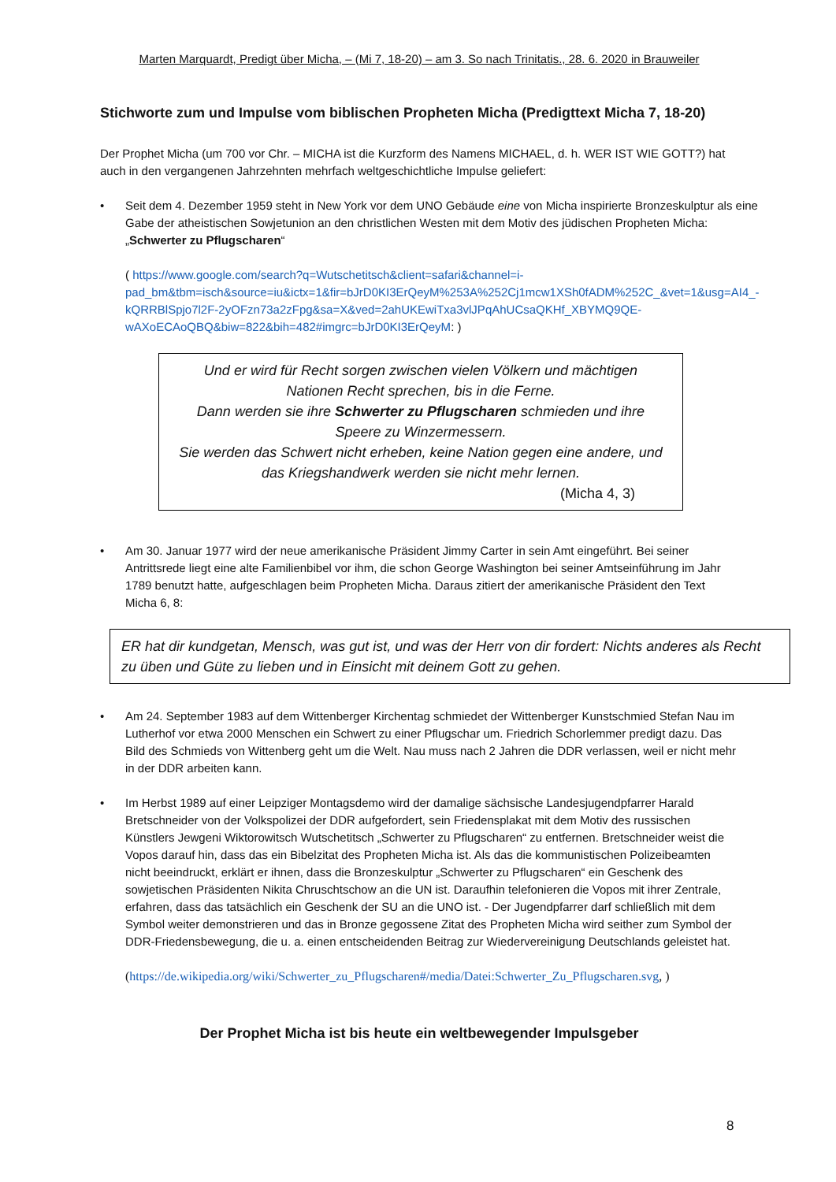Marten Marquardt, Predigt über Micha, – (Mi 7, 18-20) – am 3. So nach Trinitatis., 28. 6. 2020 in Brauweiler
Stichworte zum und Impulse vom biblischen Propheten Micha (Predigttext Micha 7, 18-20)
Der Prophet Micha (um 700 vor Chr. – MICHA ist die Kurzform des Namens MICHAEL, d. h. WER IST WIE GOTT?) hat auch in den vergangenen Jahrzehnten mehrfach weltgeschichtliche Impulse geliefert:
• Seit dem 4. Dezember 1959 steht in New York vor dem UNO Gebäude eine von Micha inspirierte Bronzeskulptur als eine Gabe der atheistischen Sowjetunion an den christlichen Westen mit dem Motiv des jüdischen Propheten Micha: „Schwerter zu Pflugscharen“
( https://www.google.com/search?q=Wutschetitsch&client=safari&channel=i-pad_bm&tbm=isch&source=iu&ictx=1&fir=bJrD0KI3ErQeyM%253A%252Cj1mcw1XSh0fADM%252C_&vet=1&usg=AI4_-kQRRBlSpjo7l2F-2yOFzn73a2zFpg&sa=X&ved=2ahUKEwiTxa3vlJPqAhUCsaQKHf_XBYMQ9QE-wAXoECAoQBQ&biw=822&bih=482#imgrc=bJrD0KI3ErQeyM: )
Und er wird für Recht sorgen zwischen vielen Völkern und mächtigen Nationen Recht sprechen, bis in die Ferne.
Dann werden sie ihre Schwerter zu Pflugscharen schmieden und ihre Speere zu Winzermessern.
Sie werden das Schwert nicht erheben, keine Nation gegen eine andere, und das Kriegshandwerk werden sie nicht mehr lernen.
(Micha 4, 3)
• Am 30. Januar 1977 wird der neue amerikanische Präsident Jimmy Carter in sein Amt eingeführt. Bei seiner Antrittsrede liegt eine alte Familienbibel vor ihm, die schon George Washington bei seiner Amtseinführung im Jahr 1789 benutzt hatte, aufgeschlagen beim Propheten Micha. Daraus zitiert der amerikanische Präsident den Text Micha 6, 8:
ER hat dir kundgetan, Mensch, was gut ist, und was der Herr von dir fordert: Nichts anderes als Recht zu üben und Güte zu lieben und in Einsicht mit deinem Gott zu gehen.
• Am 24. September 1983 auf dem Wittenberger Kirchentag schmiedet der Wittenberger Kunstschmied Stefan Nau im Lutherhof vor etwa 2000 Menschen ein Schwert zu einer Pflugschar um. Friedrich Schorlemmer predigt dazu. Das Bild des Schmieds von Wittenberg geht um die Welt. Nau muss nach 2 Jahren die DDR verlassen, weil er nicht mehr in der DDR arbeiten kann.
• Im Herbst 1989 auf einer Leipziger Montagsdemo wird der damalige sächsische Landesjugendpfarrer Harald Bretschneider von der Volkspolizei der DDR aufgefordert, sein Friedensplakat mit dem Motiv des russischen Künstlers Jewgeni Wiktorowitsch Wutschetitsch „Schwerter zu Pflugscharen“ zu entfernen. Bretschneider weist die Vopos darauf hin, dass das ein Bibelzitat des Propheten Micha ist. Als das die kommunistischen Polizeibeamten nicht beeindruckt, erklärt er ihnen, dass die Bronzeskulptur „Schwerter zu Pflugscharen“ ein Geschenk des sowjetischen Präsidenten Nikita Chruschtschow an die UN ist. Daraufhin telefonieren die Vopos mit ihrer Zentrale, erfahren, dass das tatsächlich ein Geschenk der SU an die UNO ist. - Der Jugendpfarrer darf schließlich mit dem Symbol weiter demonstrieren und das in Bronze gegossene Zitat des Propheten Micha wird seither zum Symbol der DDR-Friedensbewegung, die u. a. einen entscheidenden Beitrag zur Wiedervereinigung Deutschlands geleistet hat.
(https://de.wikipedia.org/wiki/Schwerter_zu_Pflugscharen#/media/Datei:Schwerter_Zu_Pflugscharen.svg, )
Der Prophet Micha ist bis heute ein weltbewegender Impulsgeber
8